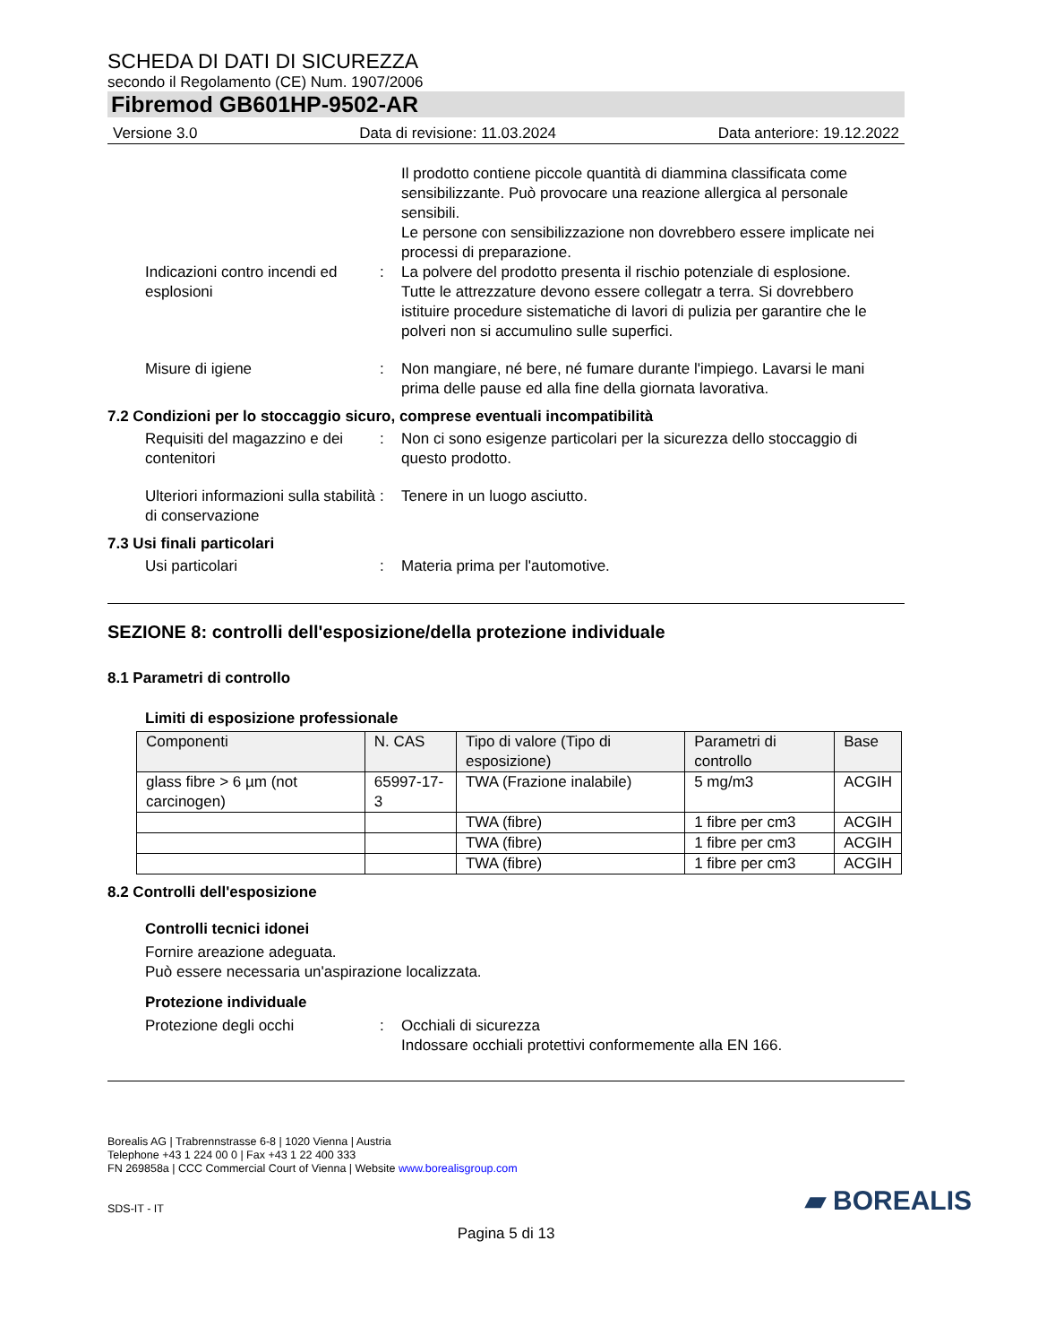SCHEDA DI DATI DI SICUREZZA
secondo il Regolamento (CE) Num. 1907/2006
Fibremod GB601HP-9502-AR
Versione 3.0 Data di revisione: 11.03.2024 Data anteriore: 19.12.2022
Il prodotto contiene piccole quantità di diammina classificata come sensibilizzante. Può provocare una reazione allergica al personale sensibili.
Le persone con sensibilizzazione non dovrebbero essere implicate nei processi di preparazione.
Indicazioni contro incendi ed esplosioni
: La polvere del prodotto presenta il rischio potenziale di esplosione. Tutte le attrezzature devono essere collegatr a terra. Si dovrebbero istituire procedure sistematiche di lavori di pulizia per garantire che le polveri non si accumulino sulle superfici.
Misure di igiene : Non mangiare, né bere, né fumare durante l'impiego. Lavarsi le mani prima delle pause ed alla fine della giornata lavorativa.
7.2 Condizioni per lo stoccaggio sicuro, comprese eventuali incompatibilità
Requisiti del magazzino e dei contenitori
: Non ci sono esigenze particolari per la sicurezza dello stoccaggio di questo prodotto.
Ulteriori informazioni sulla stabilità di conservazione
: Tenere in un luogo asciutto.
7.3 Usi finali particolari
Usi particolari : Materia prima per l'automotive.
SEZIONE 8: controlli dell'esposizione/della protezione individuale
8.1 Parametri di controllo
Limiti di esposizione professionale
| Componenti | N. CAS | Tipo di valore (Tipo di esposizione) | Parametri di controllo | Base |
| --- | --- | --- | --- | --- |
| glass fibre > 6 µm (not carcinogen) | 65997-17-3 | TWA (Frazione inalabile) | 5 mg/m3 | ACGIH |
| | | TWA (fibre) | 1 fibre per cm3 | ACGIH |
| | | TWA (fibre) | 1 fibre per cm3 | ACGIH |
| | | TWA (fibre) | 1 fibre per cm3 | ACGIH |
8.2 Controlli dell'esposizione
Controlli tecnici idonei
Fornire areazione adeguata.
Può essere necessaria un'aspirazione localizzata.
Protezione individuale
Protezione degli occhi : Occhiali di sicurezza
Indossare occhiali protettivi conformemente alla EN 166.
Borealis AG | Trabrennstrasse 6-8 | 1020 Vienna | Austria
Telephone +43 1 224 00 0 | Fax +43 1 22 400 333
FN 269858a | CCC Commercial Court of Vienna | Website www.borealisgroup.com
SDS-IT - IT
▰ BOREALIS
Pagina 5 di 13